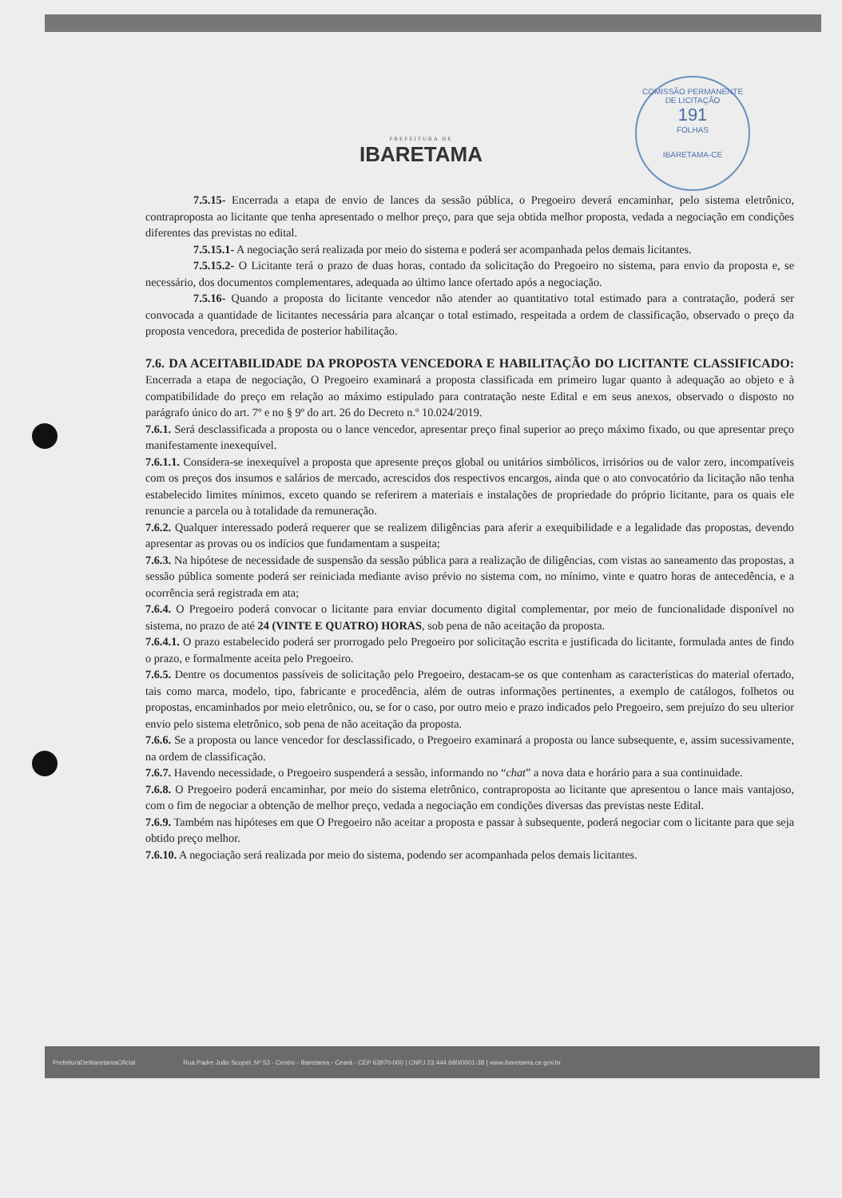COMISSÃO PERMANENTE DE LICITAÇÃO
191
FOLHAS
IBARETAMA-CE
PREFEITURA DE
IBARETAMA
7.5.15- Encerrada a etapa de envio de lances da sessão pública, o Pregoeiro deverá encaminhar, pelo sistema eletrônico, contraproposta ao licitante que tenha apresentado o melhor preço, para que seja obtida melhor proposta, vedada a negociação em condições diferentes das previstas no edital.
7.5.15.1- A negociação será realizada por meio do sistema e poderá ser acompanhada pelos demais licitantes.
7.5.15.2- O Licitante terá o prazo de duas horas, contado da solicitação do Pregoeiro no sistema, para envio da proposta e, se necessário, dos documentos complementares, adequada ao último lance ofertado após a negociação.
7.5.16- Quando a proposta do licitante vencedor não atender ao quantitativo total estimado para a contratação, poderá ser convocada a quantidade de licitantes necessária para alcançar o total estimado, respeitada a ordem de classificação, observado o preço da proposta vencedora, precedida de posterior habilitação.
7.6. DA ACEITABILIDADE DA PROPOSTA VENCEDORA E HABILITAÇÃO DO LICITANTE CLASSIFICADO: Encerrada a etapa de negociação, O Pregoeiro examinará a proposta classificada em primeiro lugar quanto à adequação ao objeto e à compatibilidade do preço em relação ao máximo estipulado para contratação neste Edital e em seus anexos, observado o disposto no parágrafo único do art. 7º e no § 9º do art. 26 do Decreto n.º 10.024/2019.
7.6.1. Será desclassificada a proposta ou o lance vencedor, apresentar preço final superior ao preço máximo fixado, ou que apresentar preço manifestamente inexequível.
7.6.1.1. Considera-se inexequível a proposta que apresente preços global ou unitários simbólicos, irrisórios ou de valor zero, incompatíveis com os preços dos insumos e salários de mercado, acrescidos dos respectivos encargos, ainda que o ato convocatório da licitação não tenha estabelecido limites mínimos, exceto quando se referirem a materiais e instalações de propriedade do próprio licitante, para os quais ele renuncie a parcela ou à totalidade da remuneração.
7.6.2. Qualquer interessado poderá requerer que se realizem diligências para aferir a exequibilidade e a legalidade das propostas, devendo apresentar as provas ou os indícios que fundamentam a suspeita;
7.6.3. Na hipótese de necessidade de suspensão da sessão pública para a realização de diligências, com vistas ao saneamento das propostas, a sessão pública somente poderá ser reiniciada mediante aviso prévio no sistema com, no mínimo, vinte e quatro horas de antecedência, e a ocorrência será registrada em ata;
7.6.4. O Pregoeiro poderá convocar o licitante para enviar documento digital complementar, por meio de funcionalidade disponível no sistema, no prazo de até 24 (VINTE E QUATRO) HORAS, sob pena de não aceitação da proposta.
7.6.4.1. O prazo estabelecido poderá ser prorrogado pelo Pregoeiro por solicitação escrita e justificada do licitante, formulada antes de findo o prazo, e formalmente aceita pelo Pregoeiro.
7.6.5. Dentre os documentos passíveis de solicitação pelo Pregoeiro, destacam-se os que contenham as características do material ofertado, tais como marca, modelo, tipo, fabricante e procedência, além de outras informações pertinentes, a exemplo de catálogos, folhetos ou propostas, encaminhados por meio eletrônico, ou, se for o caso, por outro meio e prazo indicados pelo Pregoeiro, sem prejuízo do seu ulterior envio pelo sistema eletrônico, sob pena de não aceitação da proposta.
7.6.6. Se a proposta ou lance vencedor for desclassificado, o Pregoeiro examinará a proposta ou lance subsequente, e, assim sucessivamente, na ordem de classificação.
7.6.7. Havendo necessidade, o Pregoeiro suspenderá a sessão, informando no “chat” a nova data e horário para a sua continuidade.
7.6.8. O Pregoeiro poderá encaminhar, por meio do sistema eletrônico, contraproposta ao licitante que apresentou o lance mais vantajoso, com o fim de negociar a obtenção de melhor preço, vedada a negociação em condições diversas das previstas neste Edital.
7.6.9. Também nas hipóteses em que O Pregoeiro não aceitar a proposta e passar à subsequente, poderá negociar com o licitante para que seja obtido preço melhor.
7.6.10. A negociação será realizada por meio do sistema, podendo ser acompanhada pelos demais licitantes.
PrefeituraDeIbaretamaOficial Rua Padre João Scopel, Nº 53 - Centro - Ibaretama - Ceará - CEP 63970-000 | CNPJ 23.444.680/0001-38 | www.ibaretama.ce.gov.br